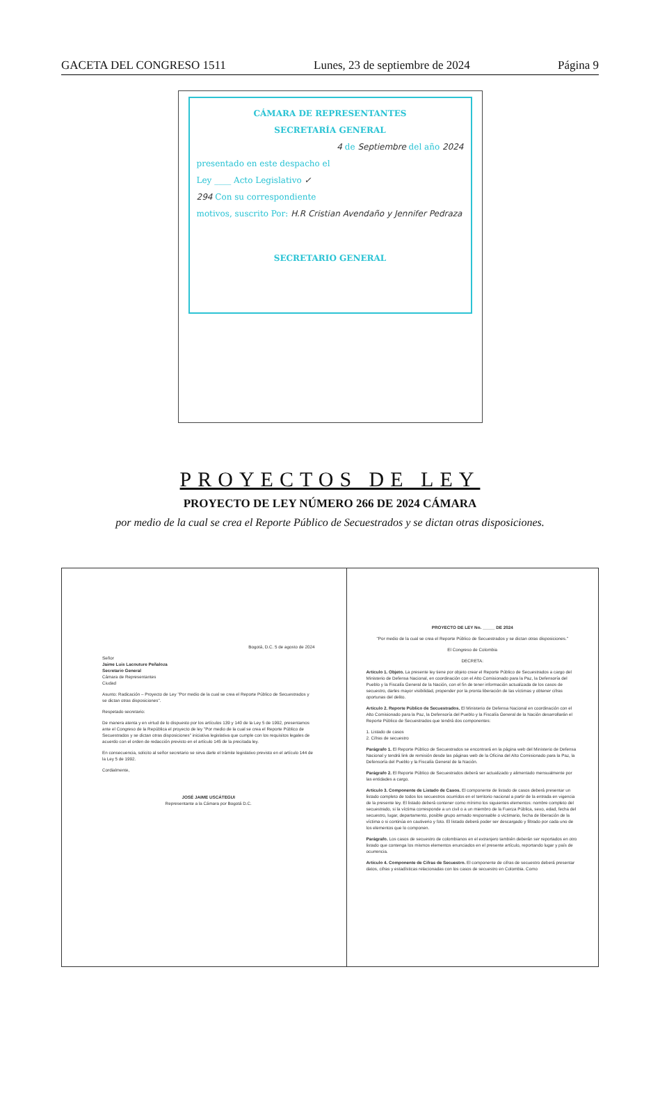GACETA DEL CONGRESO 1511 Lunes, 23 de septiembre de 2024 Página 9
CÁMARA DE REPRESENTANTES
SECRETARÍA GENERAL
4 de Septiembre del año 2024
presentado en este despacho el
Ley ____ Acto Legislativo ✓
294 Con su correspondiente
motivos, suscrito Por: H.R Cristian Avendaño y Jennifer Pedraza
SECRETARIO GENERAL
PROYECTOS DE LEY
PROYECTO DE LEY NÚMERO 266 DE 2024 CÁMARA
por medio de la cual se crea el Reporte Público de Secuestrados y se dictan otras disposiciones.
Bogotá, D.C. 5 de agosto de 2024
Señor
Jaime Luis Lacouture Peñaloza
Secretario General
Cámara de Representantes
Ciudad
Asunto: Radicación – Proyecto de Ley "Por medio de la cual se crea el Reporte Público de Secuestrados y se dictan otras disposiciones".
Respetado secretario:
De manera atenta y en virtud de lo dispuesto por los artículos 139 y 140 de la Ley 5 de 1992, presentamos ante el Congreso de la República el proyecto de ley "Por medio de la cual se crea el Reporte Público de Secuestrados y se dictan otras disposiciones" iniciativa legislativa que cumple con los requisitos legales de acuerdo con el orden de redacción previsto en el artículo 145 de la precitada ley.
En consecuencia, solicito al señor secretario se sirva darle el trámite legislativo previsto en el artículo 144 de la Ley 5 de 1992.
Cordialmente,
JOSÉ JAIME USCÁTEGUI
Representante a la Cámara por Bogotá D.C.
PROYECTO DE LEY No. _____ DE 2024
"Por medio de la cual se crea el Reporte Público de Secuestrados y se dictan otras disposiciones."
El Congreso de Colombia
DECRETA:
Artículo 1. Objeto. La presente ley tiene por objeto crear el Reporte Público de Secuestrados a cargo del Ministerio de Defensa Nacional, en coordinación con el Alto Comisionado para la Paz, la Defensoría del Pueblo y la Fiscalía General de la Nación, con el fin de tener información actualizada de los casos de secuestro, darles mayor visibilidad, propender por la pronta liberación de las víctimas y obtener cifras oportunas del delito.
Artículo 2. Reporte Público de Secuestrados. El Ministerio de Defensa Nacional en coordinación con el Alto Comisionado para la Paz, la Defensoría del Pueblo y la Fiscalía General de la Nación desarrollarán el Reporte Público de Secuestrados que tendrá dos componentes:
1. Listado de casos
2. Cifras de secuestro
Parágrafo 1. El Reporte Público de Secuestrados se encontrará en la página web del Ministerio de Defensa Nacional y tendrá link de remisión desde las páginas web de la Oficina del Alto Comisionado para la Paz, la Defensoría del Pueblo y la Fiscalía General de la Nación.
Parágrafo 2. El Reporte Público de Secuestrados deberá ser actualizado y alimentado mensualmente por las entidades a cargo.
Artículo 3. Componente de Listado de Casos. El componente de listado de casos deberá presentar un listado completo de todos los secuestros ocurridos en el territorio nacional a partir de la entrada en vigencia de la presente ley. El listado deberá contener como mínimo los siguientes elementos: nombre completo del secuestrado, si la víctima corresponde a un civil o a un miembro de la Fuerza Pública, sexo, edad, fecha del secuestro, lugar, departamento, posible grupo armado responsable o victimario, fecha de liberación de la víctima o si continúa en cautiverio y foto. El listado deberá poder ser descargado y filtrado por cada uno de los elementos que lo componen.
Parágrafo. Los casos de secuestro de colombianos en el extranjero también deberán ser reportados en otro listado que contenga los mismos elementos enunciados en el presente artículo, reportando lugar y país de ocurrencia.
Artículo 4. Componente de Cifras de Secuestro. El componente de cifras de secuestro deberá presentar datos, cifras y estadísticas relacionadas con los casos de secuestro en Colombia. Como